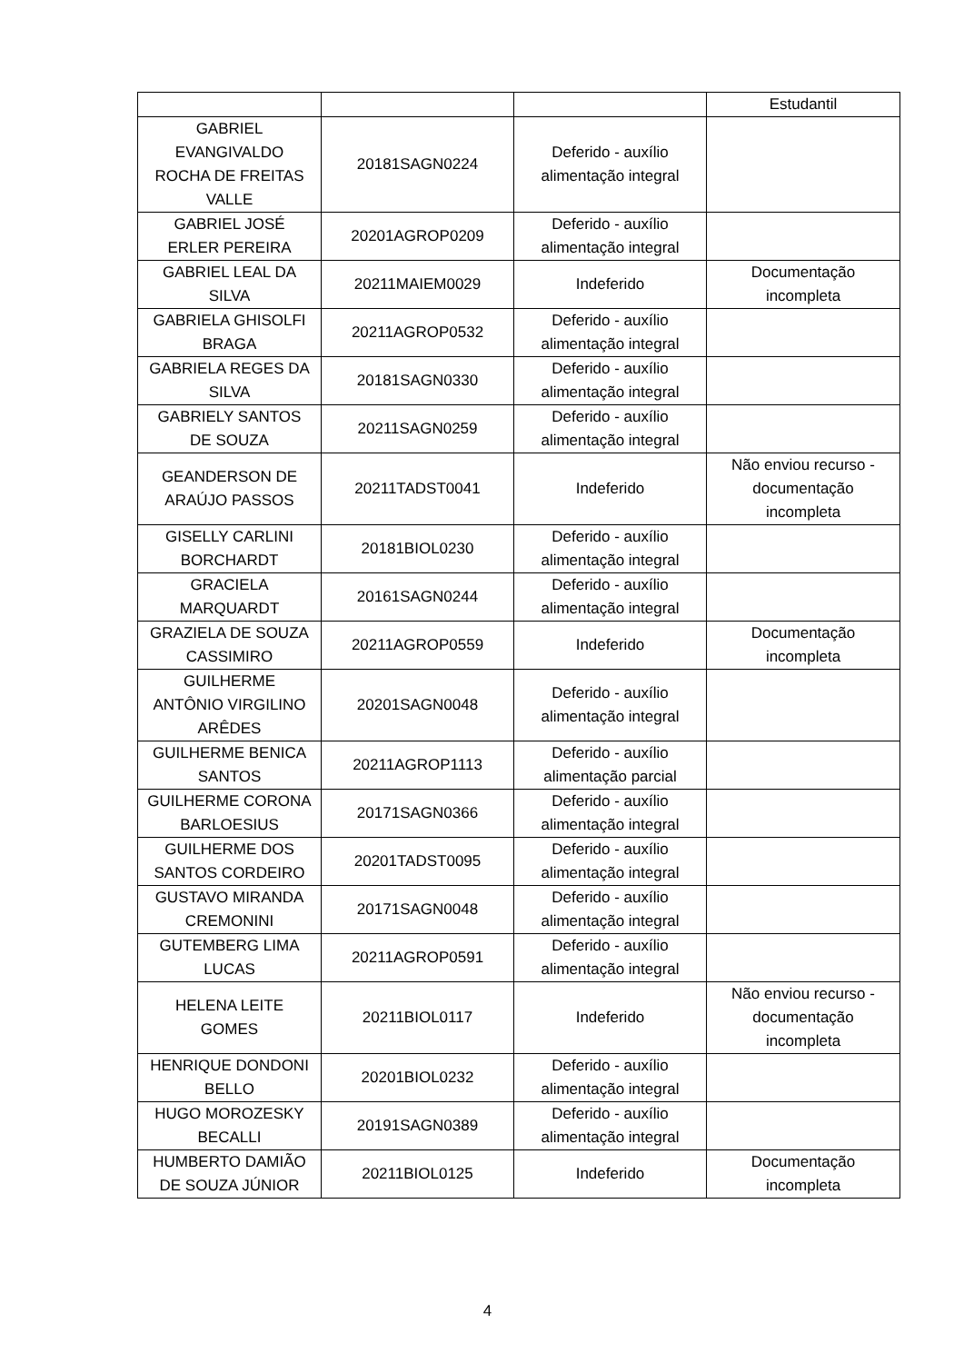| | | | Estudantil |
| GABRIEL EVANGIVALDO ROCHA DE FREITAS VALLE | 20181SAGN0224 | Deferido - auxílio alimentação integral | |
| GABRIEL JOSÉ ERLER PEREIRA | 20201AGROP0209 | Deferido - auxílio alimentação integral | |
| GABRIEL LEAL DA SILVA | 20211MAIEM0029 | Indeferido | Documentação incompleta |
| GABRIELA GHISOLFI BRAGA | 20211AGROP0532 | Deferido - auxílio alimentação integral | |
| GABRIELA REGES DA SILVA | 20181SAGN0330 | Deferido - auxílio alimentação integral | |
| GABRIELY SANTOS DE SOUZA | 20211SAGN0259 | Deferido - auxílio alimentação integral | |
| GEANDERSON DE ARAÚJO PASSOS | 20211TADST0041 | Indeferido | Não enviou recurso - documentação incompleta |
| GISELLY CARLINI BORCHARDT | 20181BIOL0230 | Deferido - auxílio alimentação integral | |
| GRACIELA MARQUARDT | 20161SAGN0244 | Deferido - auxílio alimentação integral | |
| GRAZIELA DE SOUZA CASSIMIRO | 20211AGROP0559 | Indeferido | Documentação incompleta |
| GUILHERME ANTÔNIO VIRGILINO ARÊDES | 20201SAGN0048 | Deferido - auxílio alimentação integral | |
| GUILHERME BENICA SANTOS | 20211AGROP1113 | Deferido - auxílio alimentação parcial | |
| GUILHERME CORONA BARLOESIUS | 20171SAGN0366 | Deferido - auxílio alimentação integral | |
| GUILHERME DOS SANTOS CORDEIRO | 20201TADST0095 | Deferido - auxílio alimentação integral | |
| GUSTAVO MIRANDA CREMONINI | 20171SAGN0048 | Deferido - auxílio alimentação integral | |
| GUTEMBERG LIMA LUCAS | 20211AGROP0591 | Deferido - auxílio alimentação integral | |
| HELENA LEITE GOMES | 20211BIOL0117 | Indeferido | Não enviou recurso - documentação incompleta |
| HENRIQUE DONDONI BELLO | 20201BIOL0232 | Deferido - auxílio alimentação integral | |
| HUGO MOROZESKY BECALLI | 20191SAGN0389 | Deferido - auxílio alimentação integral | |
| HUMBERTO DAMIÃO DE SOUZA JÚNIOR | 20211BIOL0125 | Indeferido | Documentação incompleta |
4